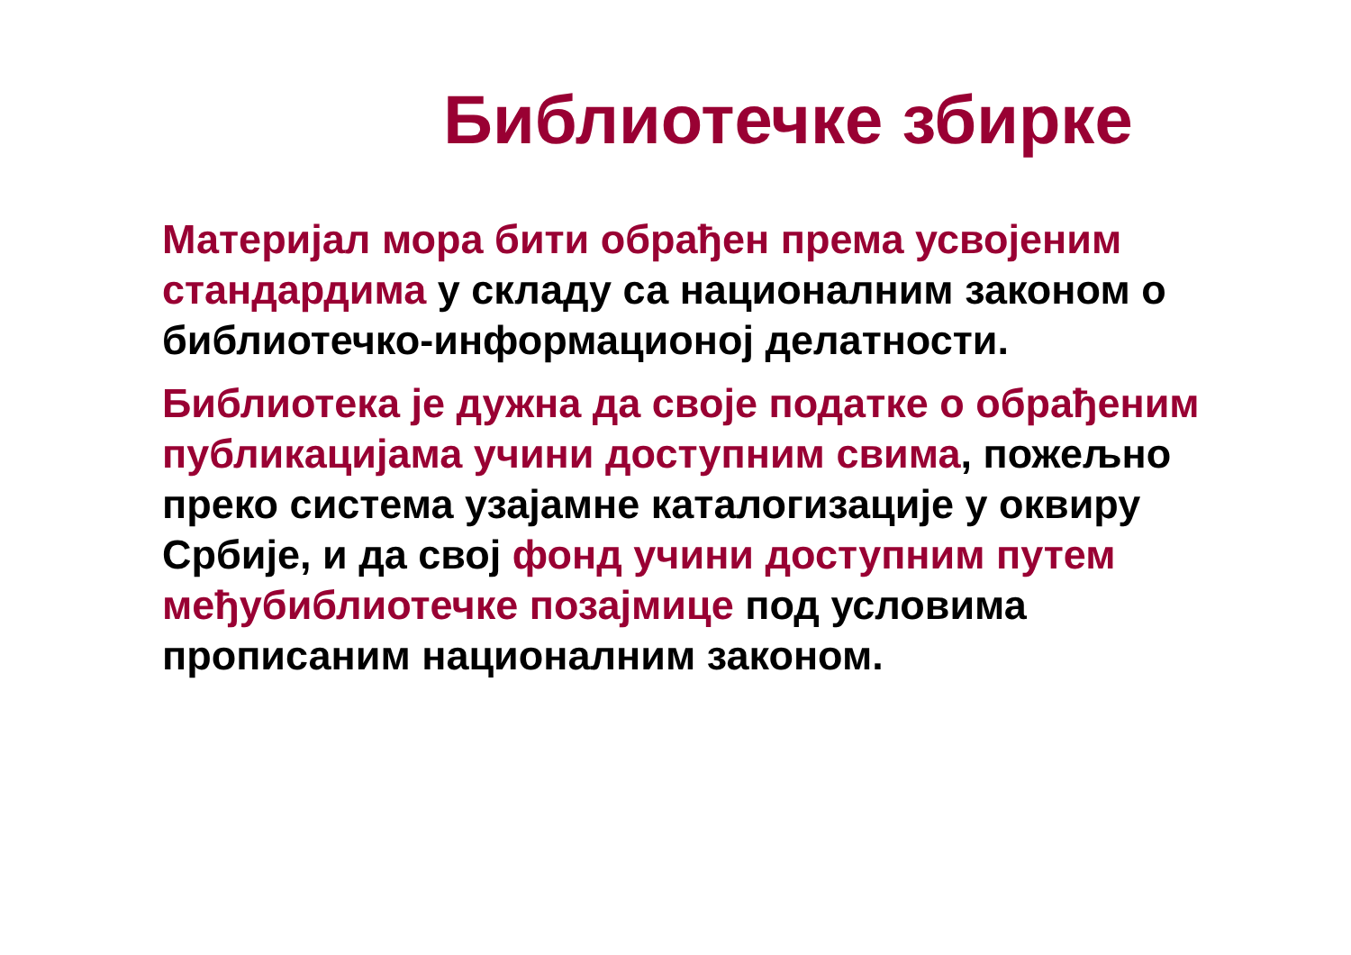Библиотечке збирке
Материјал мора бити обрађен према усвојеним стандардима у складу са националним законом о библиотечко-информационој делатности.
Библиотека је дужна да своје податке о обрађеним публикацијама учини доступним свима, пожељно преко система узајамне каталогизације у оквиру Србије, и да свој фонд учини доступним путем међубиблиотечке позајмице под условима прописаним националним законом.